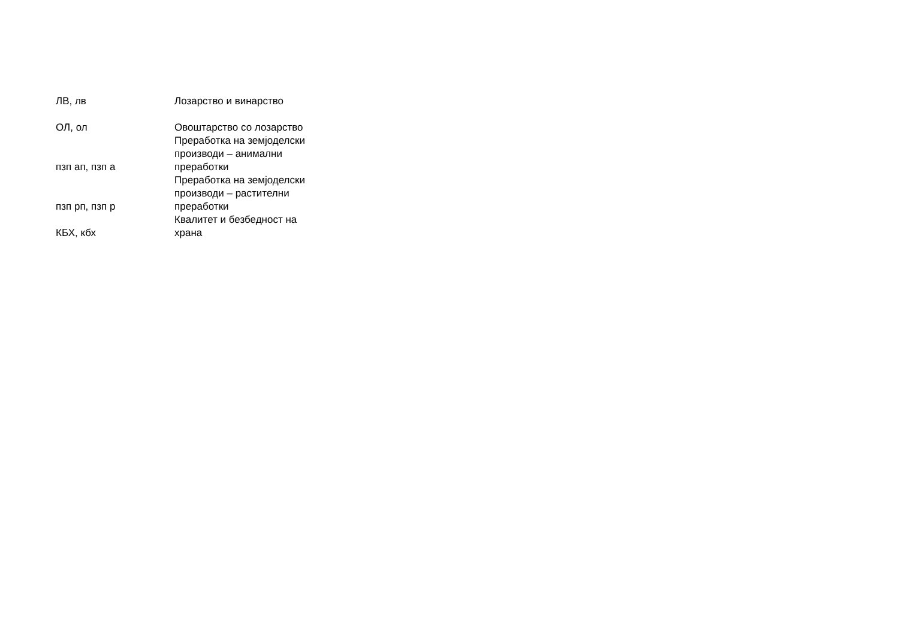| ЛВ, лв | Лозарство и винарство |
| ОЛ, ол | Овоштарство со лозарство |
| пзп ап, пзп а | Преработка на земјоделски производи – анимални преработки |
| пзп рп, пзп р | Преработка на земјоделски производи – растителни преработки |
| КБХ, кбх | Квалитет и безбедност на храна |